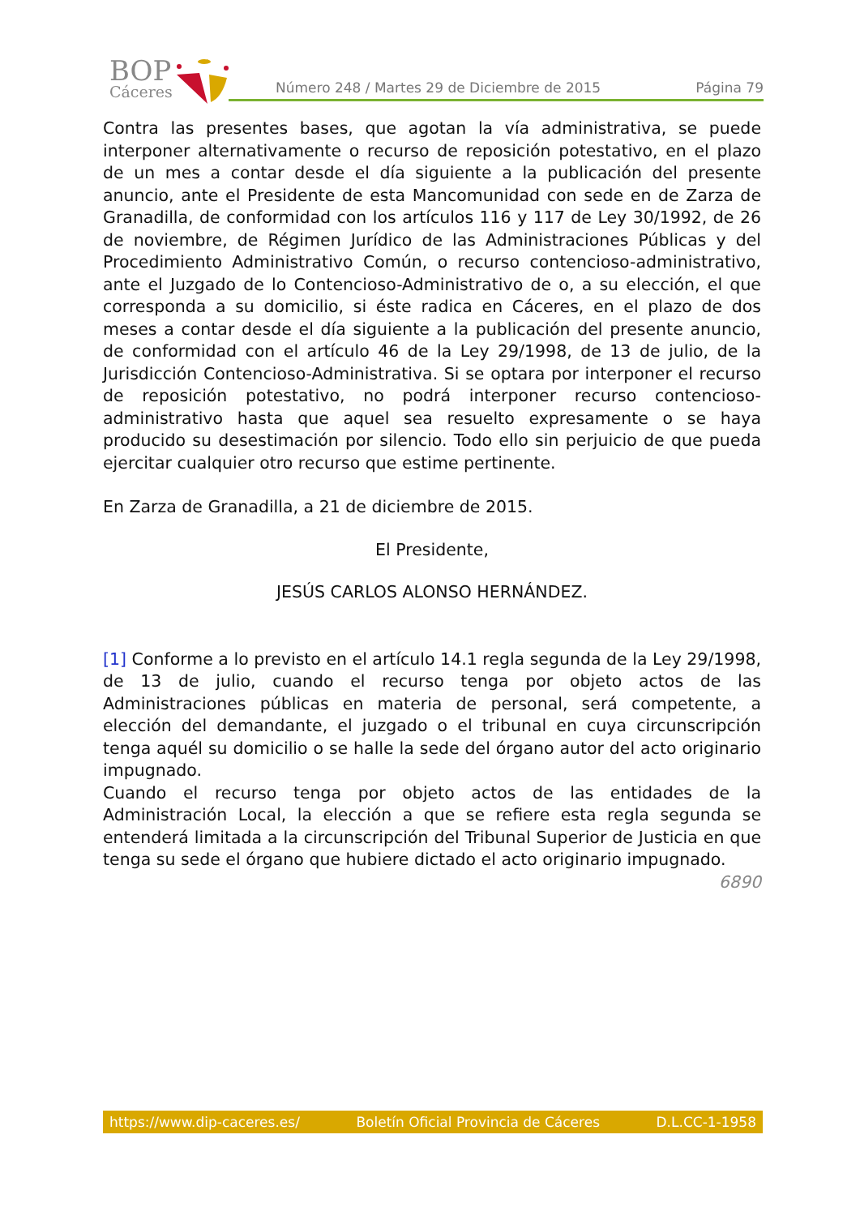BOP
Cáceres
Número 248 / Martes 29 de Diciembre de 2015
Página 79
Contra las presentes bases, que agotan la vía administrativa, se puede interponer alternativamente o recurso de reposición potestativo, en el plazo de un mes a contar desde el día siguiente a la publicación del presente anuncio, ante el Presidente de esta Mancomunidad con sede en de Zarza de Granadilla, de conformidad con los artículos 116 y 117 de Ley 30/1992, de 26 de noviembre, de Régimen Jurídico de las Administraciones Públicas y del Procedimiento Administrativo Común, o recurso contencioso-administrativo, ante el Juzgado de lo Contencioso-Administrativo de o, a su elección, el que corresponda a su domicilio, si éste radica en Cáceres, en el plazo de dos meses a contar desde el día siguiente a la publicación del presente anuncio, de conformidad con el artículo 46 de la Ley 29/1998, de 13 de julio, de la Jurisdicción Contencioso-Administrativa. Si se optara por interponer el recurso de reposición potestativo, no podrá interponer recurso contencioso-administrativo hasta que aquel sea resuelto expresamente o se haya producido su desestimación por silencio. Todo ello sin perjuicio de que pueda ejercitar cualquier otro recurso que estime pertinente.
En Zarza de Granadilla, a 21 de diciembre de 2015.
El Presidente,
JESÚS CARLOS ALONSO HERNÁNDEZ.
[1] Conforme a lo previsto en el artículo 14.1 regla segunda de la Ley 29/1998, de 13 de julio, cuando el recurso tenga por objeto actos de las Administraciones públicas en materia de personal, será competente, a elección del demandante, el juzgado o el tribunal en cuya circunscripción tenga aquél su domicilio o se halle la sede del órgano autor del acto originario impugnado.
Cuando el recurso tenga por objeto actos de las entidades de la Administración Local, la elección a que se refiere esta regla segunda se entenderá limitada a la circunscripción del Tribunal Superior de Justicia en que tenga su sede el órgano que hubiere dictado el acto originario impugnado.
6890
https://www.dip-caceres.es/ Boletín Oficial Provincia de Cáceres D.L.CC-1-1958